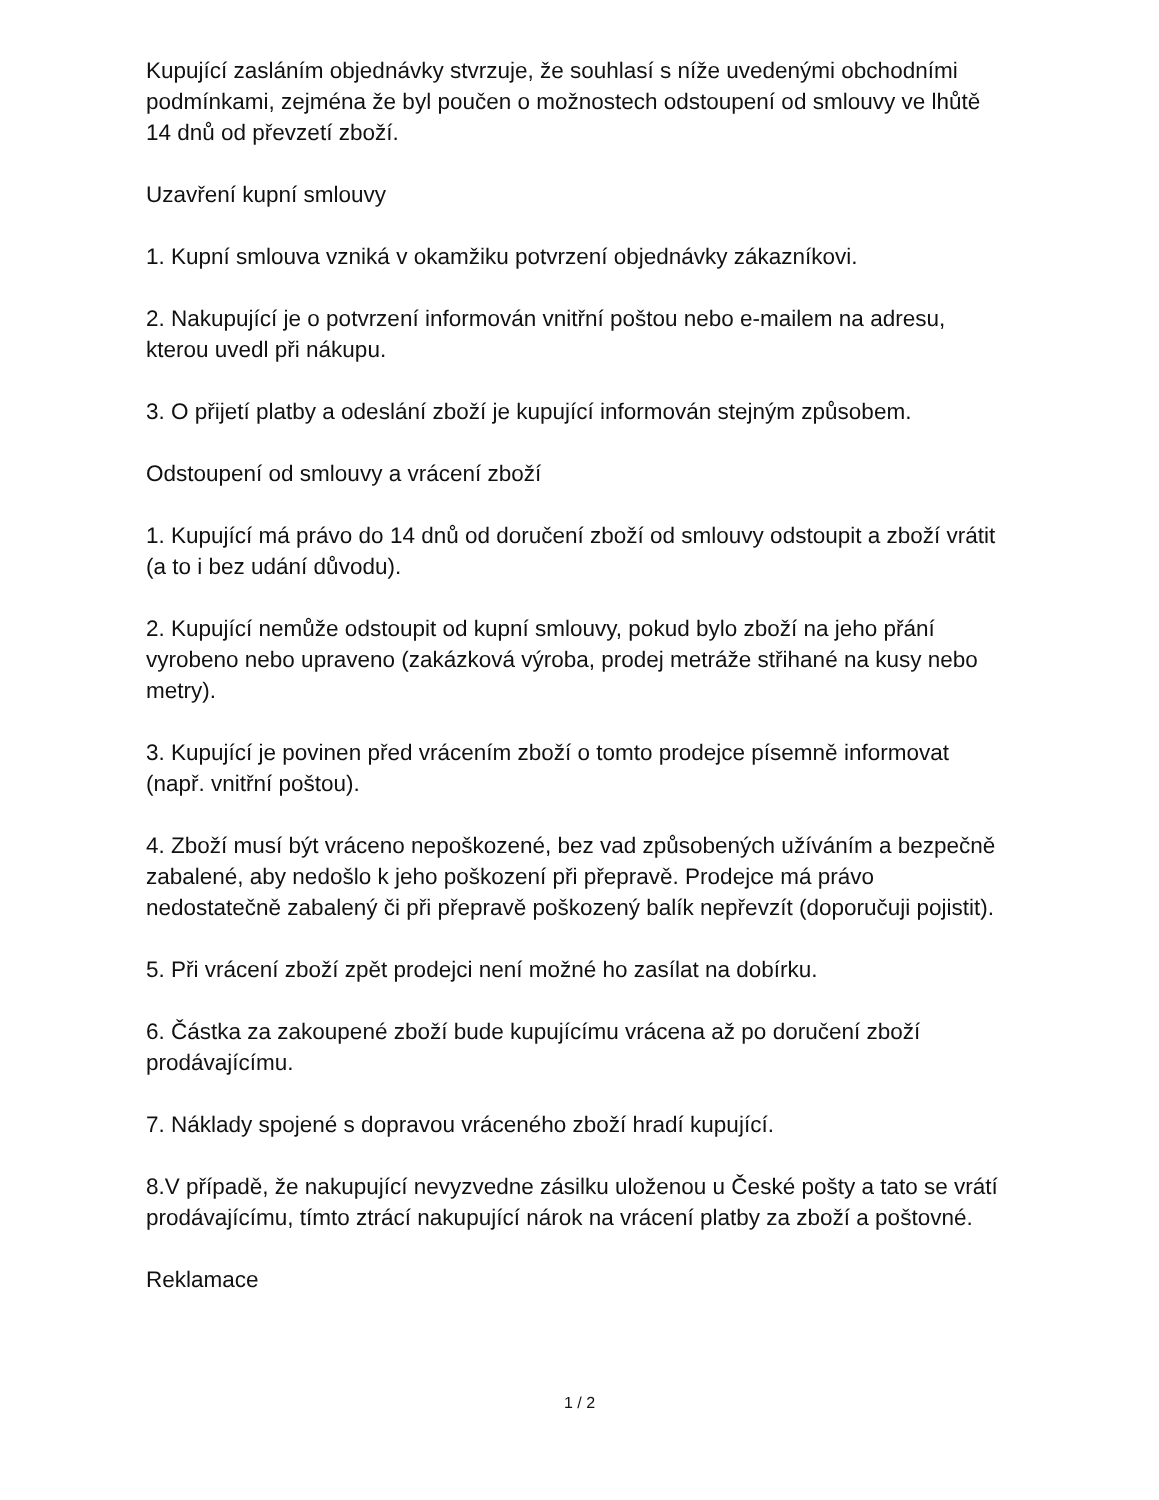Kupující zasláním objednávky stvrzuje, že souhlasí s níže uvedenými obchodními podmínkami, zejména že byl poučen o možnostech odstoupení od smlouvy ve lhůtě 14 dnů od převzetí zboží.
Uzavření kupní smlouvy
1. Kupní smlouva vzniká v okamžiku potvrzení objednávky zákazníkovi.
2. Nakupující je o potvrzení informován vnitřní poštou nebo e-mailem na adresu, kterou uvedl při nákupu.
3. O přijetí platby a odeslání zboží je kupující informován stejným způsobem.
Odstoupení od smlouvy a vrácení zboží
1. Kupující má právo do 14 dnů od doručení zboží od smlouvy odstoupit a zboží vrátit (a to i bez udání důvodu).
2. Kupující nemůže odstoupit od kupní smlouvy, pokud bylo zboží na jeho přání vyrobeno nebo upraveno (zakázková výroba, prodej metráže střihané na kusy nebo metry).
3. Kupující je povinen před vrácením zboží o tomto prodejce písemně informovat (např. vnitřní poštou).
4. Zboží musí být vráceno nepoškozené, bez vad způsobených užíváním a bezpečně zabalené, aby nedošlo k jeho poškození při přepravě. Prodejce má právo nedostatečně zabalený či při přepravě poškozený balík nepřevzít (doporučuji pojistit).
5. Při vrácení zboží zpět prodejci není možné ho zasílat na dobírku.
6. Částka za zakoupené zboží bude kupujícímu vrácena až po doručení zboží prodávajícímu.
7. Náklady spojené s dopravou vráceného zboží hradí kupující.
8.V případě, že nakupující nevyzvedne zásilku uloženou u České pošty a tato se vrátí prodávajícímu, tímto ztrácí nakupující nárok na vrácení platby za zboží a poštovné.
Reklamace
1 / 2